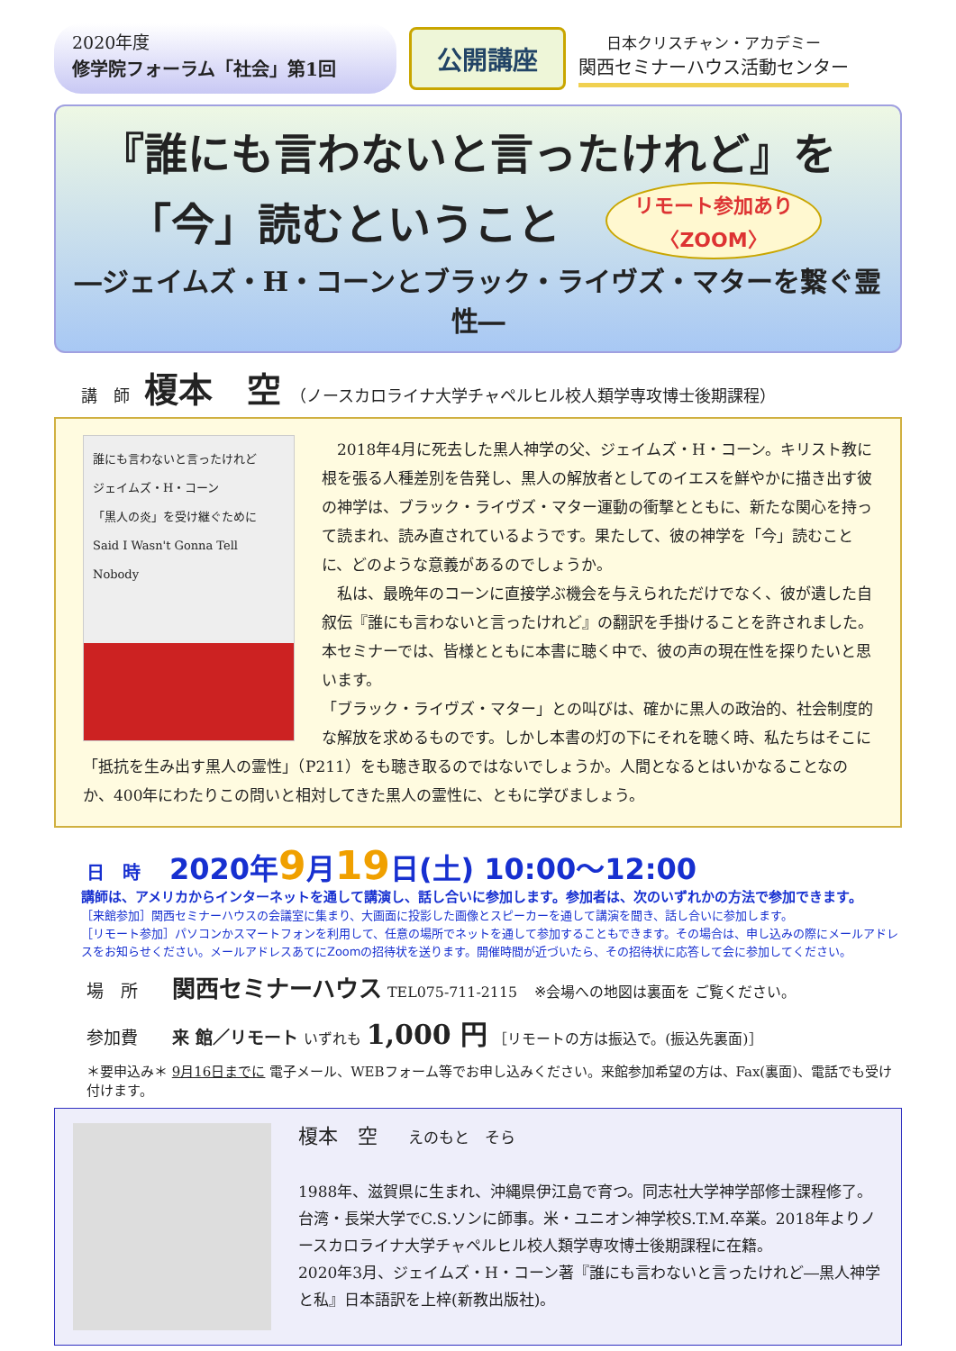2020年度
修学院フォーラム「社会」第1回
公開講座
日本クリスチャン・アカデミー
関西セミナーハウス活動センター
『誰にも言わないと言ったけれど』を
「今」読むということ
リモート参加あり
〈ZOOM〉
―ジェイムズ・H・コーンとブラック・ライヴズ・マターを繋ぐ霊性―
講　師 榎本　空 （ノースカロライナ大学チャペルヒル校人類学専攻博士後期課程）
誰にも言わないと言ったけれど
ジェイムズ・H・コーン
「黒人の炎」を受け継ぐために
Said I Wasn't Gonna Tell Nobody
　2018年4月に死去した黒人神学の父、ジェイムズ・H・コーン。キリスト教に根を張る人種差別を告発し、黒人の解放者としてのイエスを鮮やかに描き出す彼の神学は、ブラック・ライヴズ・マター運動の衝撃とともに、新たな関心を持って読まれ、読み直されているようです。果たして、彼の神学を「今」読むことに、どのような意義があるのでしょうか。
　私は、最晩年のコーンに直接学ぶ機会を与えられただけでなく、彼が遺した自叙伝『誰にも言わないと言ったけれど』の翻訳を手掛けることを許されました。本セミナーでは、皆様とともに本書に聴く中で、彼の声の現在性を探りたいと思います。
「ブラック・ライヴズ・マター」との叫びは、確かに黒人の政治的、社会制度的な解放を求めるものです。しかし本書の灯の下にそれを聴く時、私たちはそこに「抵抗を生み出す黒人の霊性」（P211）をも聴き取るのではないでしょうか。人間となるとはいかなることなのか、400年にわたりこの問いと相対してきた黒人の霊性に、ともに学びましょう。
日　時　2020年9月19日(土) 10:00～12:00
講師は、アメリカからインターネットを通して講演し、話し合いに参加します。参加者は、次のいずれかの方法で参加できます。
［来館参加］関西セミナーハウスの会議室に集まり、大画面に投影した画像とスピーカーを通して講演を聞き、話し合いに参加します。
［リモート参加］パソコンかスマートフォンを利用して、任意の場所でネットを通して参加することもできます。その場合は、申し込みの際にメールアドレスをお知らせください。メールアドレスあてにZoomの招待状を送ります。開催時間が近づいたら、その招待状に応答して会に参加してください。
場　所　　関西セミナーハウス TEL075-711-2115　※会場への地図は裏面を ご覧ください。
参加費　　来 館／リモート いずれも 1,000 円 ［リモートの方は振込で。(振込先裏面)］
＊要申込み＊ 9月16日までに 電子メール、WEBフォーム等でお申し込みください。来館参加希望の方は、Fax(裏面)、電話でも受け付けます。
榎本　空　　えのもと　そら
1988年、滋賀県に生まれ、沖縄県伊江島で育つ。同志社大学神学部修士課程修了。台湾・長栄大学でC.S.ソンに師事。米・ユニオン神学校S.T.M.卒業。2018年よりノースカロライナ大学チャペルヒル校人類学専攻博士後期課程に在籍。
2020年3月、ジェイムズ・H・コーン著『誰にも言わないと言ったけれど―黒人神学と私』日本語訳を上梓(新教出版社)。